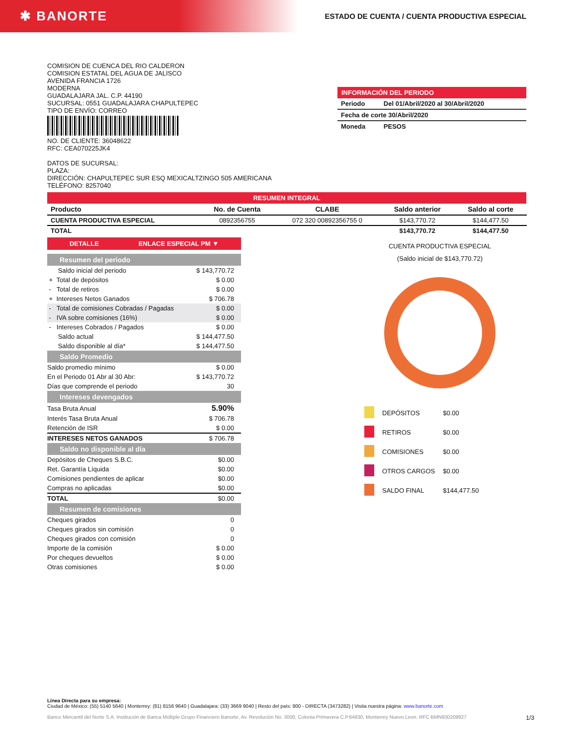✱ BANORTE
ESTADO DE CUENTA / CUENTA PRODUCTIVA ESPECIAL
COMISION DE CUENCA DEL RIO CALDERON
COMISION ESTATAL DEL AGUA DE JALISCO
AVENIDA FRANCIA 1726
MODERNA
GUADALAJARA JAL. C.P. 44190
SUCURSAL: 0551 GUADALAJARA CHAPULTEPEC
TIPO DE ENVÍO: CORREO
NO. DE CLIENTE: 36048622
RFC: CEA070225JK4
DATOS DE SUCURSAL:
PLAZA:
DIRECCIÓN: CHAPULTEPEC SUR ESQ MEXICALTZINGO 505 AMERICANA
TELÉFONO: 8257040
INFORMACIÓN DEL PERIODO
| Periodo | Del 01/Abril/2020 al 30/Abril/2020 |
| Fecha de corte 30/Abril/2020 | |
| Moneda | PESOS |
RESUMEN INTEGRAL
| Producto | No. de Cuenta | CLABE | Saldo anterior | Saldo al corte |
| --- | --- | --- | --- | --- |
| CUENTA PRODUCTIVA ESPECIAL | 0892356755 | 072 320 00892356755 0 | $143,770.72 | $144,477.50 |
| TOTAL | | | $143,770.72 | $144,477.50 |
DETALLE ENLACE ESPECIAL PM ▼
Resumen del periodo
| Saldo inicial del periodo | $ 143,770.72 |
| + Total de depósitos | $ 0.00 |
| - Total de retiros | $ 0.00 |
| + Intereses Netos Ganados | $ 706.78 |
| - Total de comisiones Cobradas / Pagadas | $ 0.00 |
| - IVA sobre comisiones (16%) | $ 0.00 |
| - Intereses Cobrados / Pagados | $ 0.00 |
| Saldo actual | $ 144,477.50 |
| Saldo disponible al día* | $ 144,477.50 |
Saldo Promedio
| Saldo promedio mínimo | $ 0.00 |
| En el Periodo 01 Abr al 30 Abr: | $ 143,770.72 |
| Días que comprende el periodo | 30 |
Intereses devengados
| Tasa Bruta Anual | 5.90% |
| Interés Tasa Bruta Anual | $ 706.78 |
| Retención de ISR | $ 0.00 |
| INTERESES NETOS GANADOS | $ 706.78 |
Saldo no disponible al día
| Depósitos de Cheques S.B.C. | $0.00 |
| Ret. Garantía Líquida | $0.00 |
| Comisiones pendientes de aplicar | $0.00 |
| Compras no aplicadas | $0.00 |
| TOTAL | $0.00 |
Resumen de comisiones
| Cheques girados | 0 |
| Cheques girados sin comisión | 0 |
| Cheques girados con comisión | 0 |
| Importe de la comisión | $ 0.00 |
| Por cheques devueltos | $ 0.00 |
| Otras comisiones | $ 0.00 |
CUENTA PRODUCTIVA ESPECIAL
(Saldo inicial de $143,770.72)
| | DEPÓSITOS | $0.00 |
| | RETIROS | $0.00 |
| | COMISIONES | $0.00 |
| | OTROS CARGOS | $0.00 |
| | SALDO FINAL | $144,477.50 |
Línea Directa para su empresa:
Ciudad de México: (55) 5140 5640 | Monterrey: (81) 8156 9640 | Guadalajara: (33) 3669 9040 | Resto del país: 800 - DIRECTA (3473282) | Visita nuestra página: www.banorte.com
Banco Mercantil del Norte S.A. Institución de Banca Múltiple Grupo Financiero Banorte, Av. Revolución No. 3000, Colonia Primavera C.P.64830, Monterrey Nuevo Leon. RFC BMN930209927 1/3